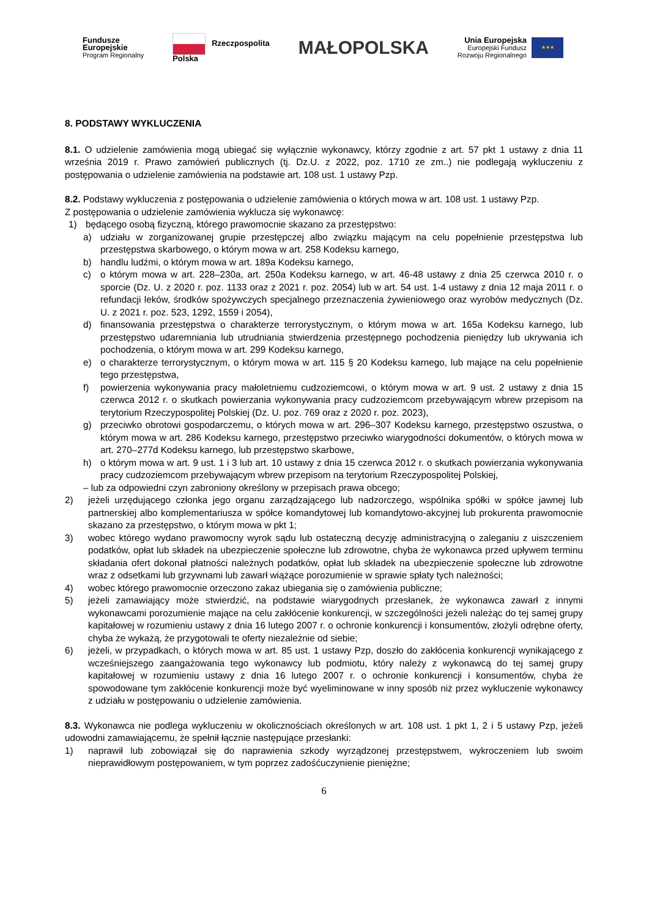Fundusze
Europejskie
Program Regionalny
Rzeczpospolita
Polska
MAŁOPOLSKA
Unia Europejska
Europejski Fundusz
Rozwoju Regionalnego
★★★
8. PODSTAWY WYKLUCZENIA
8.1. O udzielenie zamówienia mogą ubiegać się wyłącznie wykonawcy, którzy zgodnie z art. 57 pkt 1 ustawy z dnia 11 września 2019 r. Prawo zamówień publicznych (tj. Dz.U. z 2022, poz. 1710 ze zm..) nie podlegają wykluczeniu z postępowania o udzielenie zamówienia na podstawie art. 108 ust. 1 ustawy Pzp.
8.2. Podstawy wykluczenia z postępowania o udzielenie zamówienia o których mowa w art. 108 ust. 1 ustawy Pzp.
Z postępowania o udzielenie zamówienia wyklucza się wykonawcę:
1) będącego osobą fizyczną, którego prawomocnie skazano za przestępstwo:
a) udziału w zorganizowanej grupie przestępczej albo związku mającym na celu popełnienie przestępstwa lub przestępstwa skarbowego, o którym mowa w art. 258 Kodeksu karnego,
b) handlu ludźmi, o którym mowa w art. 189a Kodeksu karnego,
c) o którym mowa w art. 228–230a, art. 250a Kodeksu karnego, w art. 46-48 ustawy z dnia 25 czerwca 2010 r. o sporcie (Dz. U. z 2020 r. poz. 1133 oraz z 2021 r. poz. 2054) lub w art. 54 ust. 1-4 ustawy z dnia 12 maja 2011 r. o refundacji leków, środków spożywczych specjalnego przeznaczenia żywieniowego oraz wyrobów medycznych (Dz. U. z 2021 r. poz. 523, 1292, 1559 i 2054),
d) finansowania przestępstwa o charakterze terrorystycznym, o którym mowa w art. 165a Kodeksu karnego, lub przestępstwo udaremniania lub utrudniania stwierdzenia przestępnego pochodzenia pieniędzy lub ukrywania ich pochodzenia, o którym mowa w art. 299 Kodeksu karnego,
e) o charakterze terrorystycznym, o którym mowa w art. 115 § 20 Kodeksu karnego, lub mające na celu popełnienie tego przestępstwa,
f) powierzenia wykonywania pracy małoletniemu cudzoziemcowi, o którym mowa w art. 9 ust. 2 ustawy z dnia 15 czerwca 2012 r. o skutkach powierzania wykonywania pracy cudzoziemcom przebywającym wbrew przepisom na terytorium Rzeczypospolitej Polskiej (Dz. U. poz. 769 oraz z 2020 r. poz. 2023),
g) przeciwko obrotowi gospodarczemu, o których mowa w art. 296–307 Kodeksu karnego, przestępstwo oszustwa, o którym mowa w art. 286 Kodeksu karnego, przestępstwo przeciwko wiarygodności dokumentów, o których mowa w art. 270–277d Kodeksu karnego, lub przestępstwo skarbowe,
h) o którym mowa w art. 9 ust. 1 i 3 lub art. 10 ustawy z dnia 15 czerwca 2012 r. o skutkach powierzania wykonywania pracy cudzoziemcom przebywającym wbrew przepisom na terytorium Rzeczypospolitej Polskiej,
– lub za odpowiedni czyn zabroniony określony w przepisach prawa obcego;
2) jeżeli urzędującego członka jego organu zarządzającego lub nadzorczego, wspólnika spółki w spółce jawnej lub partnerskiej albo komplementariusza w spółce komandytowej lub komandytowo-akcyjnej lub prokurenta prawomocnie skazano za przestępstwo, o którym mowa w pkt 1;
3) wobec którego wydano prawomocny wyrok sądu lub ostateczną decyzję administracyjną o zaleganiu z uiszczeniem podatków, opłat lub składek na ubezpieczenie społeczne lub zdrowotne, chyba że wykonawca przed upływem terminu składania ofert dokonał płatności należnych podatków, opłat lub składek na ubezpieczenie społeczne lub zdrowotne wraz z odsetkami lub grzywnami lub zawarł wiążące porozumienie w sprawie spłaty tych należności;
4) wobec którego prawomocnie orzeczono zakaz ubiegania się o zamówienia publiczne;
5) jeżeli zamawiający może stwierdzić, na podstawie wiarygodnych przesłanek, że wykonawca zawarł z innymi wykonawcami porozumienie mające na celu zakłócenie konkurencji, w szczególności jeżeli należąc do tej samej grupy kapitałowej w rozumieniu ustawy z dnia 16 lutego 2007 r. o ochronie konkurencji i konsumentów, złożyli odrębne oferty, chyba że wykażą, że przygotowali te oferty niezależnie od siebie;
6) jeżeli, w przypadkach, o których mowa w art. 85 ust. 1 ustawy Pzp, doszło do zakłócenia konkurencji wynikającego z wcześniejszego zaangażowania tego wykonawcy lub podmiotu, który należy z wykonawcą do tej samej grupy kapitałowej w rozumieniu ustawy z dnia 16 lutego 2007 r. o ochronie konkurencji i konsumentów, chyba że spowodowane tym zakłócenie konkurencji może być wyeliminowane w inny sposób niż przez wykluczenie wykonawcy z udziału w postępowaniu o udzielenie zamówienia.
8.3. Wykonawca nie podlega wykluczeniu w okolicznościach określonych w art. 108 ust. 1 pkt 1, 2 i 5 ustawy Pzp, jeżeli udowodni zamawiającemu, że spełnił łącznie następujące przesłanki:
1) naprawił lub zobowiązał się do naprawienia szkody wyrządzonej przestępstwem, wykroczeniem lub swoim nieprawidłowym postępowaniem, w tym poprzez zadośćuczynienie pieniężne;
6